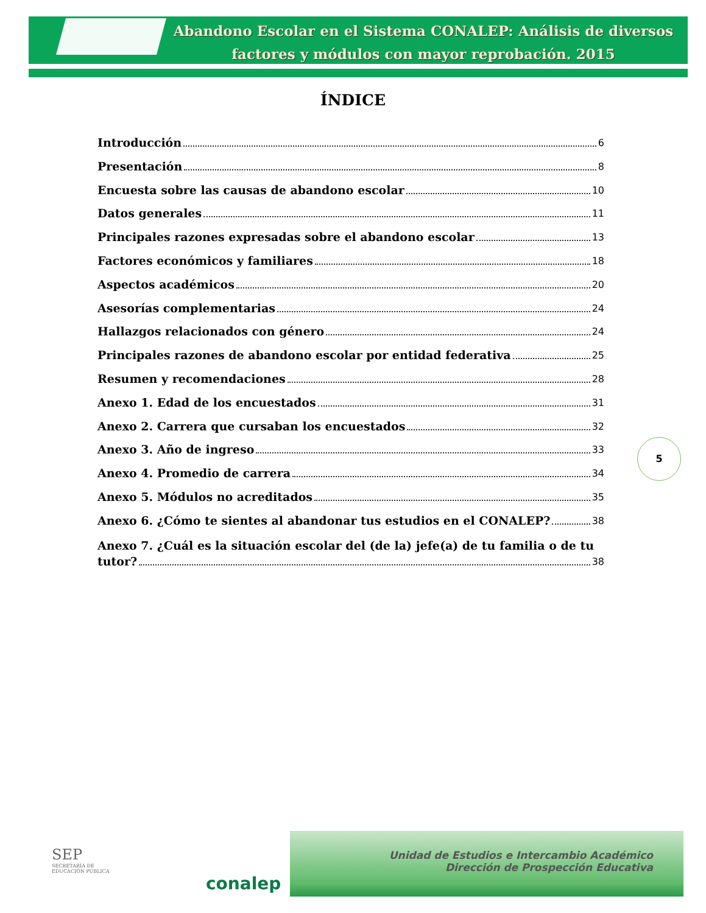Abandono Escolar en el Sistema CONALEP: Análisis de diversos factores y módulos con mayor reprobación. 2015
ÍNDICE
Introducción 6
Presentación 8
Encuesta sobre las causas de abandono escolar 10
Datos generales 11
Principales razones expresadas sobre el abandono escolar 13
Factores económicos y familiares 18
Aspectos académicos 20
Asesorías complementarias 24
Hallazgos relacionados con género 24
Principales razones de abandono escolar por entidad federativa 25
Resumen y recomendaciones 28
Anexo 1. Edad de los encuestados 31
Anexo 2. Carrera que cursaban los encuestados 32
Anexo 3. Año de ingreso 33
Anexo 4. Promedio de carrera 34
Anexo 5. Módulos no acreditados 35
Anexo 6. ¿Cómo te sientes al abandonar tus estudios en el CONALEP? 38
Anexo 7. ¿Cuál es la situación escolar del (de la) jefe(a) de tu familia o de tu
tutor? 38
5
SEP
SECRETARÍA DE
EDUCACIÓN PÚBLICA
conalep
Unidad de Estudios e Intercambio Académico
Dirección de Prospección Educativa